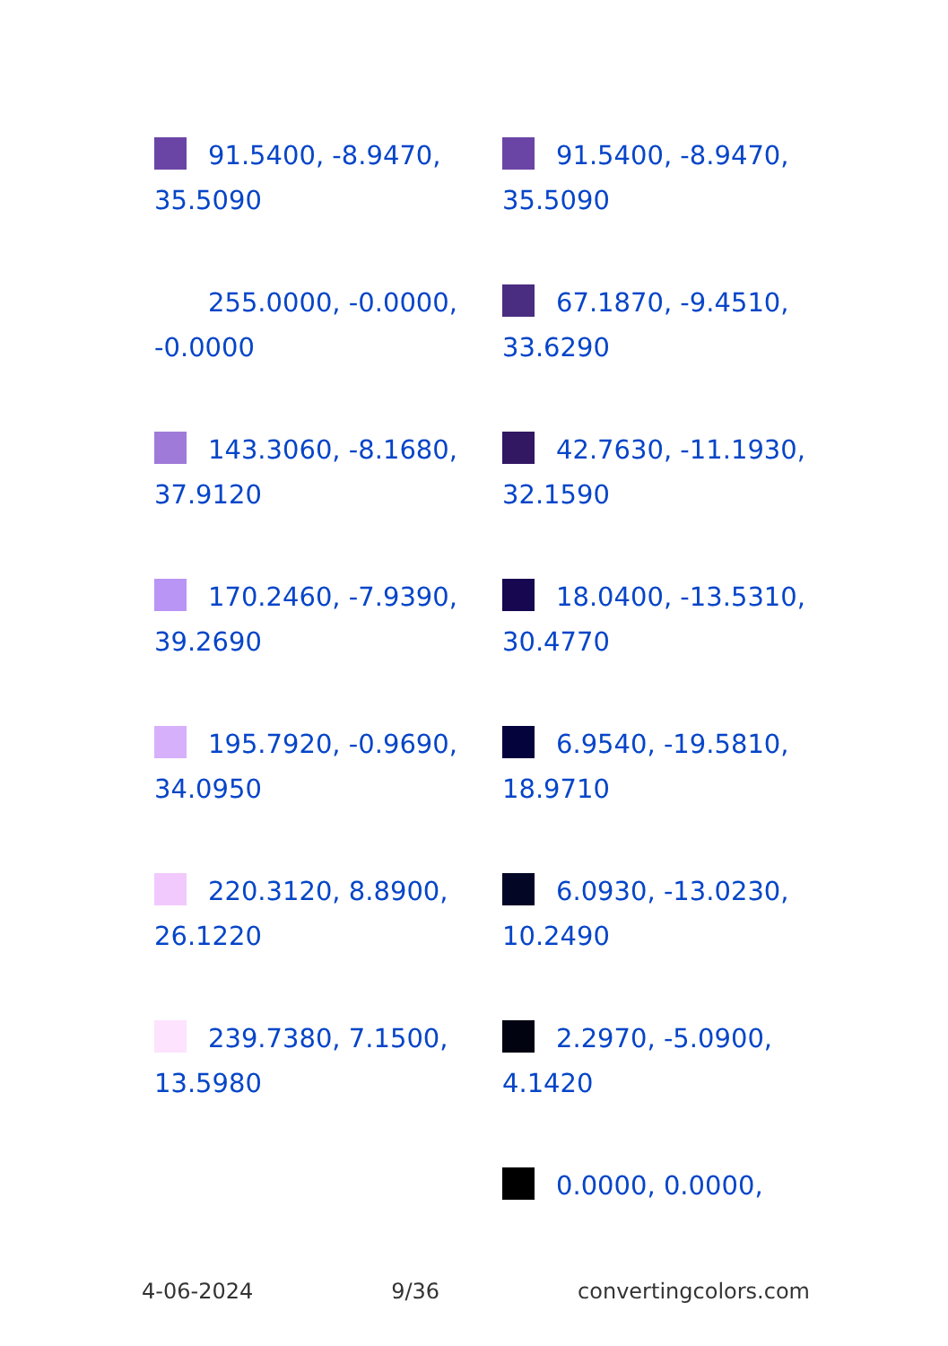91.5400, -8.9470, 35.5090
255.0000, -0.0000, -0.0000
143.3060, -8.1680, 37.9120
170.2460, -7.9390, 39.2690
195.7920, -0.9690, 34.0950
220.3120, 8.8900, 26.1220
239.7380, 7.1500, 13.5980
91.5400, -8.9470, 35.5090
67.1870, -9.4510, 33.6290
42.7630, -11.1930, 32.1590
18.0400, -13.5310, 30.4770
6.9540, -19.5810, 18.9710
6.0930, -13.0230, 10.2490
2.2970, -5.0900, 4.1420
0.0000, 0.0000,
4-06-2024 9/36 convertingcolors.com